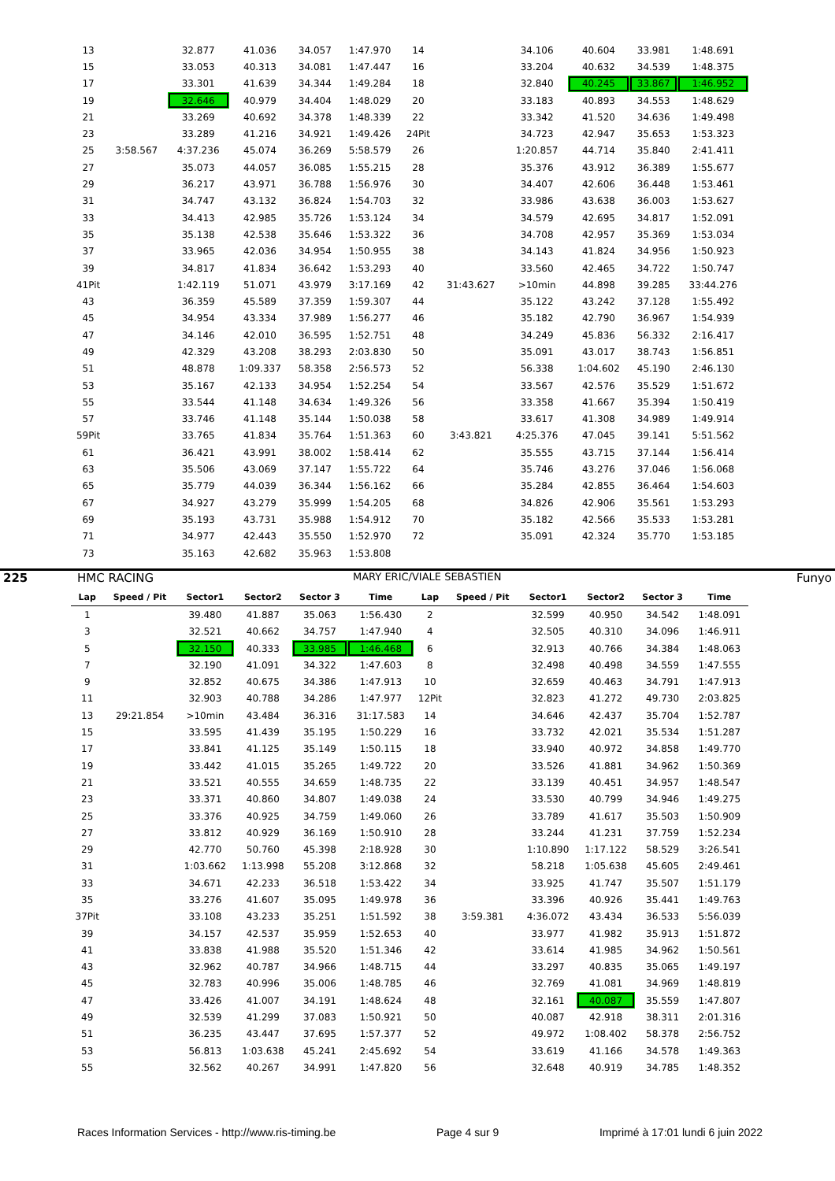| 13 | | 32.877 | 41.036 | 34.057 | 1:47.970 | 14 | | 34.106 | 40.604 | 33.981 | 1:48.691 |
| 15 | | 33.053 | 40.313 | 34.081 | 1:47.447 | 16 | | 33.204 | 40.632 | 34.539 | 1:48.375 |
| 17 | | 33.301 | 41.639 | 34.344 | 1:49.284 | 18 | | 32.840 | 40.245 | 33.867 | 1:46.952 |
| 19 | | 32.646 | 40.979 | 34.404 | 1:48.029 | 20 | | 33.183 | 40.893 | 34.553 | 1:48.629 |
| 21 | | 33.269 | 40.692 | 34.378 | 1:48.339 | 22 | | 33.342 | 41.520 | 34.636 | 1:49.498 |
| 23 | | 33.289 | 41.216 | 34.921 | 1:49.426 | 24Pit | | 34.723 | 42.947 | 35.653 | 1:53.323 |
| 25 | 3:58.567 | 4:37.236 | 45.074 | 36.269 | 5:58.579 | 26 | | 1:20.857 | 44.714 | 35.840 | 2:41.411 |
| 27 | | 35.073 | 44.057 | 36.085 | 1:55.215 | 28 | | 35.376 | 43.912 | 36.389 | 1:55.677 |
| 29 | | 36.217 | 43.971 | 36.788 | 1:56.976 | 30 | | 34.407 | 42.606 | 36.448 | 1:53.461 |
| 31 | | 34.747 | 43.132 | 36.824 | 1:54.703 | 32 | | 33.986 | 43.638 | 36.003 | 1:53.627 |
| 33 | | 34.413 | 42.985 | 35.726 | 1:53.124 | 34 | | 34.579 | 42.695 | 34.817 | 1:52.091 |
| 35 | | 35.138 | 42.538 | 35.646 | 1:53.322 | 36 | | 34.708 | 42.957 | 35.369 | 1:53.034 |
| 37 | | 33.965 | 42.036 | 34.954 | 1:50.955 | 38 | | 34.143 | 41.824 | 34.956 | 1:50.923 |
| 39 | | 34.817 | 41.834 | 36.642 | 1:53.293 | 40 | | 33.560 | 42.465 | 34.722 | 1:50.747 |
| 41Pit | | 1:42.119 | 51.071 | 43.979 | 3:17.169 | 42 | 31:43.627 | >10min | 44.898 | 39.285 | 33:44.276 |
| 43 | | 36.359 | 45.589 | 37.359 | 1:59.307 | 44 | | 35.122 | 43.242 | 37.128 | 1:55.492 |
| 45 | | 34.954 | 43.334 | 37.989 | 1:56.277 | 46 | | 35.182 | 42.790 | 36.967 | 1:54.939 |
| 47 | | 34.146 | 42.010 | 36.595 | 1:52.751 | 48 | | 34.249 | 45.836 | 56.332 | 2:16.417 |
| 49 | | 42.329 | 43.208 | 38.293 | 2:03.830 | 50 | | 35.091 | 43.017 | 38.743 | 1:56.851 |
| 51 | | 48.878 | 1:09.337 | 58.358 | 2:56.573 | 52 | | 56.338 | 1:04.602 | 45.190 | 2:46.130 |
| 53 | | 35.167 | 42.133 | 34.954 | 1:52.254 | 54 | | 33.567 | 42.576 | 35.529 | 1:51.672 |
| 55 | | 33.544 | 41.148 | 34.634 | 1:49.326 | 56 | | 33.358 | 41.667 | 35.394 | 1:50.419 |
| 57 | | 33.746 | 41.148 | 35.144 | 1:50.038 | 58 | | 33.617 | 41.308 | 34.989 | 1:49.914 |
| 59Pit | | 33.765 | 41.834 | 35.764 | 1:51.363 | 60 | 3:43.821 | 4:25.376 | 47.045 | 39.141 | 5:51.562 |
| 61 | | 36.421 | 43.991 | 38.002 | 1:58.414 | 62 | | 35.555 | 43.715 | 37.144 | 1:56.414 |
| 63 | | 35.506 | 43.069 | 37.147 | 1:55.722 | 64 | | 35.746 | 43.276 | 37.046 | 1:56.068 |
| 65 | | 35.779 | 44.039 | 36.344 | 1:56.162 | 66 | | 35.284 | 42.855 | 36.464 | 1:54.603 |
| 67 | | 34.927 | 43.279 | 35.999 | 1:54.205 | 68 | | 34.826 | 42.906 | 35.561 | 1:53.293 |
| 69 | | 35.193 | 43.731 | 35.988 | 1:54.912 | 70 | | 35.182 | 42.566 | 35.533 | 1:53.281 |
| 71 | | 34.977 | 42.443 | 35.550 | 1:52.970 | 72 | | 35.091 | 42.324 | 35.770 | 1:53.185 |
| 73 | | 35.163 | 42.682 | 35.963 | 1:53.808 | | | | | | |
225 HMC RACING MARY ERIC/VIALE SEBASTIEN Funyo
| Lap | Speed / Pit | Sector1 | Sector2 | Sector 3 | Time | Lap | Speed / Pit | Sector1 | Sector2 | Sector 3 | Time |
| --- | --- | --- | --- | --- | --- | --- | --- | --- | --- | --- | --- |
| 1 | | 39.480 | 41.887 | 35.063 | 1:56.430 | 2 | | 32.599 | 40.950 | 34.542 | 1:48.091 |
| 3 | | 32.521 | 40.662 | 34.757 | 1:47.940 | 4 | | 32.505 | 40.310 | 34.096 | 1:46.911 |
| 5 | | 32.150 | 40.333 | 33.985 | 1:46.468 | 6 | | 32.913 | 40.766 | 34.384 | 1:48.063 |
| 7 | | 32.190 | 41.091 | 34.322 | 1:47.603 | 8 | | 32.498 | 40.498 | 34.559 | 1:47.555 |
| 9 | | 32.852 | 40.675 | 34.386 | 1:47.913 | 10 | | 32.659 | 40.463 | 34.791 | 1:47.913 |
| 11 | | 32.903 | 40.788 | 34.286 | 1:47.977 | 12Pit | | 32.823 | 41.272 | 49.730 | 2:03.825 |
| 13 | 29:21.854 | >10min | 43.484 | 36.316 | 31:17.583 | 14 | | 34.646 | 42.437 | 35.704 | 1:52.787 |
| 15 | | 33.595 | 41.439 | 35.195 | 1:50.229 | 16 | | 33.732 | 42.021 | 35.534 | 1:51.287 |
| 17 | | 33.841 | 41.125 | 35.149 | 1:50.115 | 18 | | 33.940 | 40.972 | 34.858 | 1:49.770 |
| 19 | | 33.442 | 41.015 | 35.265 | 1:49.722 | 20 | | 33.526 | 41.881 | 34.962 | 1:50.369 |
| 21 | | 33.521 | 40.555 | 34.659 | 1:48.735 | 22 | | 33.139 | 40.451 | 34.957 | 1:48.547 |
| 23 | | 33.371 | 40.860 | 34.807 | 1:49.038 | 24 | | 33.530 | 40.799 | 34.946 | 1:49.275 |
| 25 | | 33.376 | 40.925 | 34.759 | 1:49.060 | 26 | | 33.789 | 41.617 | 35.503 | 1:50.909 |
| 27 | | 33.812 | 40.929 | 36.169 | 1:50.910 | 28 | | 33.244 | 41.231 | 37.759 | 1:52.234 |
| 29 | | 42.770 | 50.760 | 45.398 | 2:18.928 | 30 | | 1:10.890 | 1:17.122 | 58.529 | 3:26.541 |
| 31 | | 1:03.662 | 1:13.998 | 55.208 | 3:12.868 | 32 | | 58.218 | 1:05.638 | 45.605 | 2:49.461 |
| 33 | | 34.671 | 42.233 | 36.518 | 1:53.422 | 34 | | 33.925 | 41.747 | 35.507 | 1:51.179 |
| 35 | | 33.276 | 41.607 | 35.095 | 1:49.978 | 36 | | 33.396 | 40.926 | 35.441 | 1:49.763 |
| 37Pit | | 33.108 | 43.233 | 35.251 | 1:51.592 | 38 | 3:59.381 | 4:36.072 | 43.434 | 36.533 | 5:56.039 |
| 39 | | 34.157 | 42.537 | 35.959 | 1:52.653 | 40 | | 33.977 | 41.982 | 35.913 | 1:51.872 |
| 41 | | 33.838 | 41.988 | 35.520 | 1:51.346 | 42 | | 33.614 | 41.985 | 34.962 | 1:50.561 |
| 43 | | 32.962 | 40.787 | 34.966 | 1:48.715 | 44 | | 33.297 | 40.835 | 35.065 | 1:49.197 |
| 45 | | 32.783 | 40.996 | 35.006 | 1:48.785 | 46 | | 32.769 | 41.081 | 34.969 | 1:48.819 |
| 47 | | 33.426 | 41.007 | 34.191 | 1:48.624 | 48 | | 32.161 | 40.087 | 35.559 | 1:47.807 |
| 49 | | 32.539 | 41.299 | 37.083 | 1:50.921 | 50 | | 40.087 | 42.918 | 38.311 | 2:01.316 |
| 51 | | 36.235 | 43.447 | 37.695 | 1:57.377 | 52 | | 49.972 | 1:08.402 | 58.378 | 2:56.752 |
| 53 | | 56.813 | 1:03.638 | 45.241 | 2:45.692 | 54 | | 33.619 | 41.166 | 34.578 | 1:49.363 |
| 55 | | 32.562 | 40.267 | 34.991 | 1:47.820 | 56 | | 32.648 | 40.919 | 34.785 | 1:48.352 |
Races Information Services - http://www.ris-timing.be Page 4 sur 9 Imprimé à 17:01 lundi 6 juin 2022